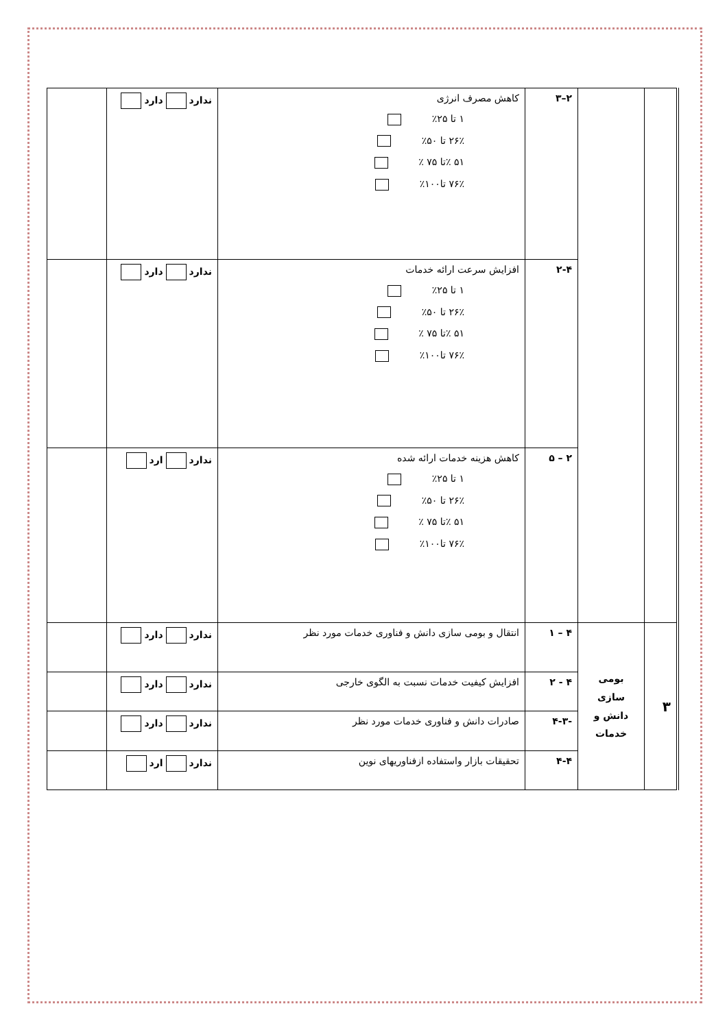| | | ۲–۳ | کاهش مصرف انرژی ۱ تا ۲۵٪ ۲۶٪ تا ۵۰٪ ۵۱ ٪تا ۷۵ ٪ ۷۶٪ تا۱۰۰٪ | ندارد دارد | |
| | | ۲-۴ | افزایش سرعت ارائه خدمات ۱ تا ۲۵٪ ۲۶٪ تا ۵۰٪ ۵۱ ٪تا ۷۵ ٪ ۷۶٪ تا۱۰۰٪ | ندارد دارد | |
| | | ۲ – ۵ | کاهش هزینه خدمات ارائه شده ۱ تا ۲۵٪ ۲۶٪ تا ۵۰٪ ۵۱ ٪تا ۷۵ ٪ ۷۶٪ تا۱۰۰٪ | ندارد ارد | |
| ۳ | بومی سازی دانش و خدمات | ۴ – ۱ | انتقال و بومی سازی دانش و فناوری خدمات مورد نظر | ندارد دارد | |
| | | ۴ - ۲ | افزایش کیفیت خدمات نسبت به الگوی خارجی | ندارد دارد | |
| | | -۴-۳ | صادرات دانش و فناوری خدمات مورد نظر | ندارد دارد | |
| | | ۴-۴ | تحقیقات بازار واستفاده ازفناوریهای نوین | ندارد ارد | |